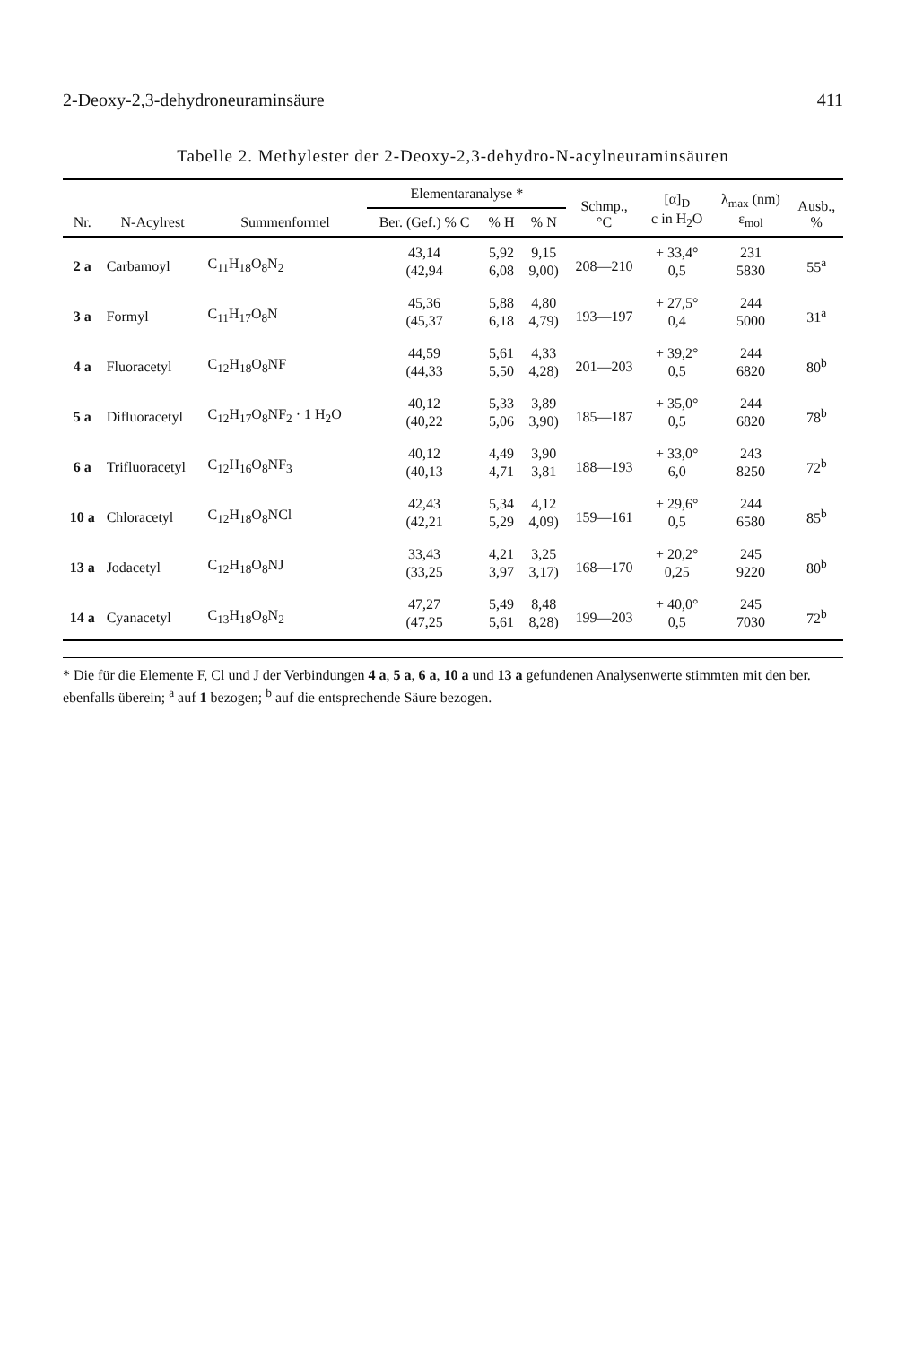2-Deoxy-2,3-dehydroneuraminsäure 411
Tabelle 2. Methylester der 2-Deoxy-2,3-dehydro-N-acylneuraminsäuren
| Nr. | N-Acylrest | Summenformel | Elementaranalyse * | | | Schmp., °C | [α]<sub>D</sub> c in H<sub>2</sub>O | λ<sub>max</sub> (nm) ε<sub>mol</sub> | Ausb., % |
| --- | --- | --- | --- | --- | --- | --- | --- | --- | --- |
| | | | Ber. (Gef.) % C | % H | % N | | | | |
| 2 a | Carbamoyl | C<sub>11</sub>H<sub>18</sub>O<sub>8</sub>N<sub>2</sub> | 43,14 | 5,92 | 9,15 | 208—210 | + 33,4° | 231 | 55<sup>a</sup> |
| | | | (42,94 | 6,08 | 9,00) | | 0,5 | 5830 | |
| 3 a | Formyl | C<sub>11</sub>H<sub>17</sub>O<sub>8</sub>N | 45,36 | 5,88 | 4,80 | 193—197 | + 27,5° | 244 | 31<sup>a</sup> |
| | | | (45,37 | 6,18 | 4,79) | | 0,4 | 5000 | |
| 4 a | Fluoracetyl | C<sub>12</sub>H<sub>18</sub>O<sub>8</sub>NF | 44,59 | 5,61 | 4,33 | 201—203 | + 39,2° | 244 | 80<sup>b</sup> |
| | | | (44,33 | 5,50 | 4,28) | | 0,5 | 6820 | |
| 5 a | Difluoracetyl | C<sub>12</sub>H<sub>17</sub>O<sub>8</sub>NF<sub>2</sub> · 1 H<sub>2</sub>O | 40,12 | 5,33 | 3,89 | 185—187 | + 35,0° | 244 | 78<sup>b</sup> |
| | | | (40,22 | 5,06 | 3,90) | | 0,5 | 6820 | |
| 6 a | Trifluoracetyl | C<sub>12</sub>H<sub>16</sub>O<sub>8</sub>NF<sub>3</sub> | 40,12 | 4,49 | 3,90 | 188—193 | + 33,0° | 243 | 72<sup>b</sup> |
| | | | (40,13 | 4,71 | 3,81 | | 6,0 | 8250 | |
| 10 a | Chloracetyl | C<sub>12</sub>H<sub>18</sub>O<sub>8</sub>NCl | 42,43 | 5,34 | 4,12 | 159—161 | + 29,6° | 244 | 85<sup>b</sup> |
| | | | (42,21 | 5,29 | 4,09) | | 0,5 | 6580 | |
| 13 a | Jodacetyl | C<sub>12</sub>H<sub>18</sub>O<sub>8</sub>NJ | 33,43 | 4,21 | 3,25 | 168—170 | + 20,2° | 245 | 80<sup>b</sup> |
| | | | (33,25 | 3,97 | 3,17) | | 0,25 | 9220 | |
| 14 a | Cyanacetyl | C<sub>13</sub>H<sub>18</sub>O<sub>8</sub>N<sub>2</sub> | 47,27 | 5,49 | 8,48 | 199—203 | + 40,0° | 245 | 72<sup>b</sup> |
| | | | (47,25 | 5,61 | 8,28) | | 0,5 | 7030 | |
* Die für die Elemente F, Cl und J der Verbindungen 4 a, 5 a, 6 a, 10 a und 13 a gefundenen Analysenwerte stimmten mit den ber. ebenfalls überein; <sup>a</sup> auf 1 bezogen; <sup>b</sup> auf die entsprechende Säure bezogen.